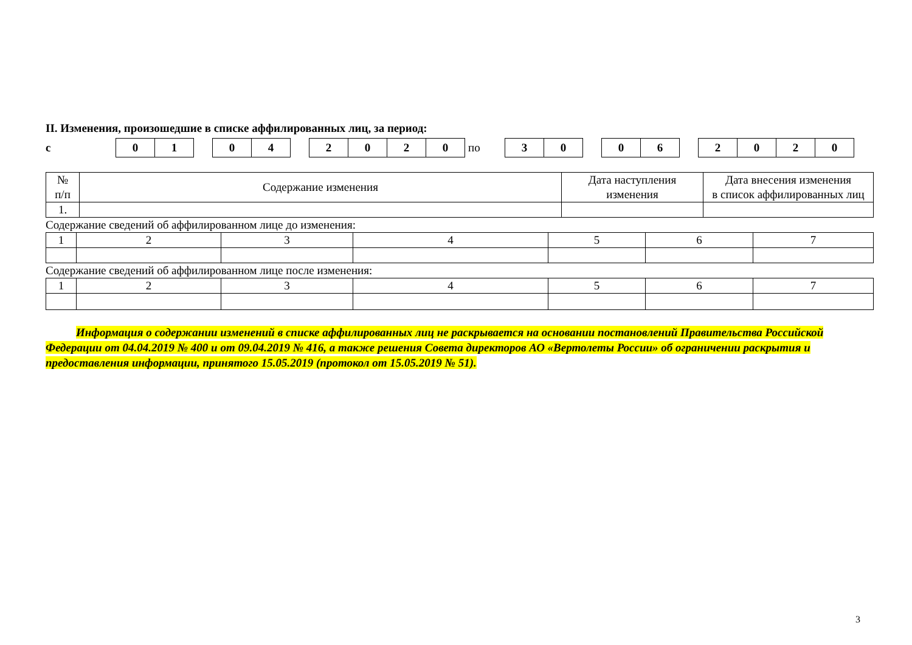II. Изменения, произошедшие в списке аффилированных лиц, за период:
с
01 04 2020
по
30 06 2020
| № п/п | Содержание изменения | Дата наступления изменения | Дата внесения изменения в список аффилированных лиц |
| --- | --- | --- | --- |
| 1. | | | |
Содержание сведений об аффилированном лице до изменения:
| 1 | 2 | 3 | 4 | 5 | 6 | 7 |
Содержание сведений об аффилированном лице после изменения:
| 1 | 2 | 3 | 4 | 5 | 6 | 7 |
Информация о содержании изменений в списке аффилированных лиц не раскрывается на основании постановлений Правительства Российской Федерации от 04.04.2019 № 400 и от 09.04.2019 № 416, а также решения Совета директоров АО «Вертолеты России» об ограничении раскрытия и предоставления информации, принятого 15.05.2019 (протокол от 15.05.2019 № 51).
3